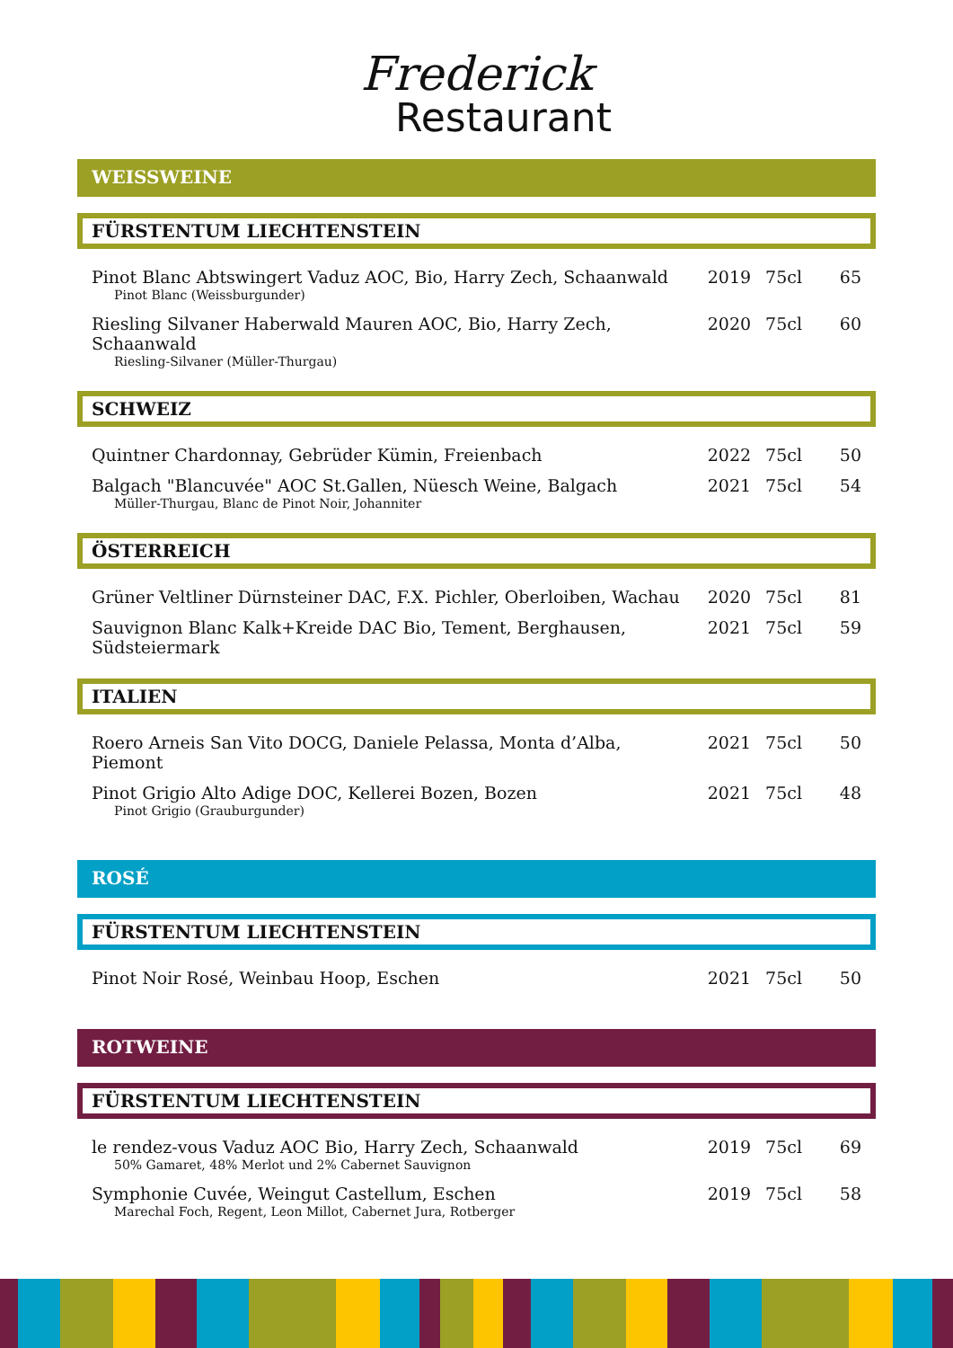Frederick
Restaurant
WEISSWEINE
FÜRSTENTUM LIECHTENSTEIN
| Pinot Blanc Abtswingert Vaduz AOC, Bio, Harry Zech, Schaanwald Pinot Blanc (Weissburgunder) | 2019 | 75cl | 65 |
| Riesling Silvaner Haberwald Mauren AOC, Bio, Harry Zech, Schaanwald Riesling-Silvaner (Müller-Thurgau) | 2020 | 75cl | 60 |
SCHWEIZ
| Quintner Chardonnay, Gebrüder Kümin, Freienbach | 2022 | 75cl | 50 |
| Balgach "Blancuvée" AOC St.Gallen, Nüesch Weine, Balgach Müller-Thurgau, Blanc de Pinot Noir, Johanniter | 2021 | 75cl | 54 |
ÖSTERREICH
| Grüner Veltliner Dürnsteiner DAC, F.X. Pichler, Oberloiben, Wachau | 2020 | 75cl | 81 |
| Sauvignon Blanc Kalk+Kreide DAC Bio, Tement, Berghausen, Südsteiermark | 2021 | 75cl | 59 |
ITALIEN
| Roero Arneis San Vito DOCG, Daniele Pelassa, Monta d’Alba, Piemont | 2021 | 75cl | 50 |
| Pinot Grigio Alto Adige DOC, Kellerei Bozen, Bozen Pinot Grigio (Grauburgunder) | 2021 | 75cl | 48 |
ROSÉ
FÜRSTENTUM LIECHTENSTEIN
| Pinot Noir Rosé, Weinbau Hoop, Eschen | 2021 | 75cl | 50 |
ROTWEINE
FÜRSTENTUM LIECHTENSTEIN
| le rendez-vous Vaduz AOC Bio, Harry Zech, Schaanwald 50% Gamaret, 48% Merlot und 2% Cabernet Sauvignon | 2019 | 75cl | 69 |
| Symphonie Cuvée, Weingut Castellum, Eschen Marechal Foch, Regent, Leon Millot, Cabernet Jura, Rotberger | 2019 | 75cl | 58 |